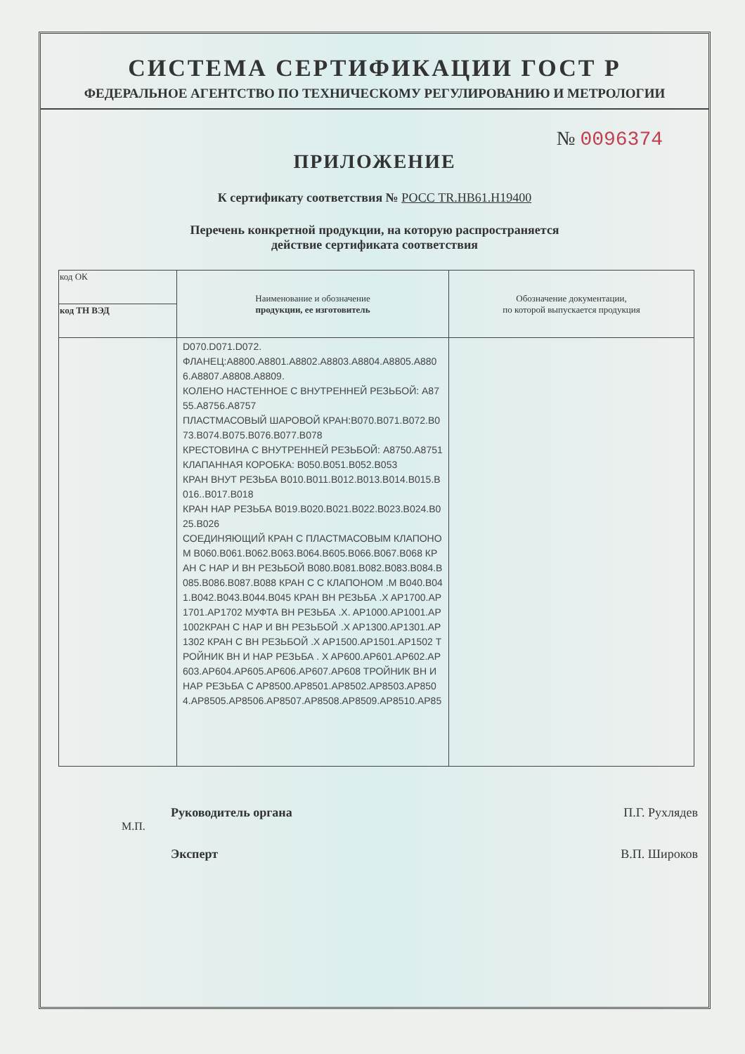СИСТЕМА СЕРТИФИКАЦИИ ГОСТ Р
ФЕДЕРАЛЬНОЕ АГЕНТСТВО ПО ТЕХНИЧЕСКОМУ РЕГУЛИРОВАНИЮ И МЕТРОЛОГИИ
№ 0096374
ПРИЛОЖЕНИЕ
К сертификату соответствия № РОСС TR.НВ61.Н19400
Перечень конкретной продукции, на которую распространяется
действие сертификата соответствия
| код ОК | Наименование и обозначение продукции, ее изготовитель | Обозначение документации, по которой выпускается продукция |
| --- | --- | --- |
| код ТН ВЭД | | |
| | D070.D071.D072. ФЛАНЕЦ:A8800.A8801.A8802.A8803.A8804.A8805.A8806.A8807.A8808.A8809. КОЛЕНО НАСТЕННОЕ С ВНУТРЕННЕЙ РЕЗЬБОЙ: A8755.A8756.A8757 ПЛАСТМАСОВЫЙ ШАРОВОЙ КРАН:B070.B071.B072.B073.B074.B075.B076.B077.B078 КРЕСТОВИНА С ВНУТРЕННЕЙ РЕЗЬБОЙ: A8750.A8751 КЛАПАННАЯ КОРОБКА: B050.B051.B052.B053 КРАН ВНУТ РЕЗЬБА B010.B011.B012.B013.B014.B015.B016..B017.B018 КРАН НАР РЕЗЬБА B019.B020.B021.B022.B023.B024.B025.B026 СОЕДИНЯЮЩИЙ КРАН С ПЛАСТМАСОВЫМ КЛАПОНОМ B060.B061.B062.B063.B064.B605.B066.B067.B068 КРАН С НАР И ВН РЕЗЬБОЙ B080.B081.B082.B083.B084.B085.B086.B087.B088 КРАН С С КЛАПОНОМ .M B040.B041.B042.B043.B044.B045 КРАН ВН РЕЗЬБА .X AP1700.AP1701.AP1702 МУФТА ВН РЕЗЬБА .X. AP1000.AP1001.AP1002КРАН С НАР И ВН РЕЗЬБОЙ .X AP1300.AP1301.AP1302 КРАН С ВН РЕЗЬБОЙ .X AP1500.AP1501.AP1502 ТРОЙНИК ВН И НАР РЕЗЬБА . X AP600.AP601.AP602.AP603.AP604.AP605.AP606.AP607.AP608 ТРОЙНИК ВН И НАР РЕЗЬБА C AP8500.AP8501.AP8502.AP8503.AP8504.AP8505.AP8506.AP8507.AP8508.AP8509.AP8510.AP85 | |
Руководитель органа П.Г. Рухлядев
М.П.
Эксперт В.П. Широков